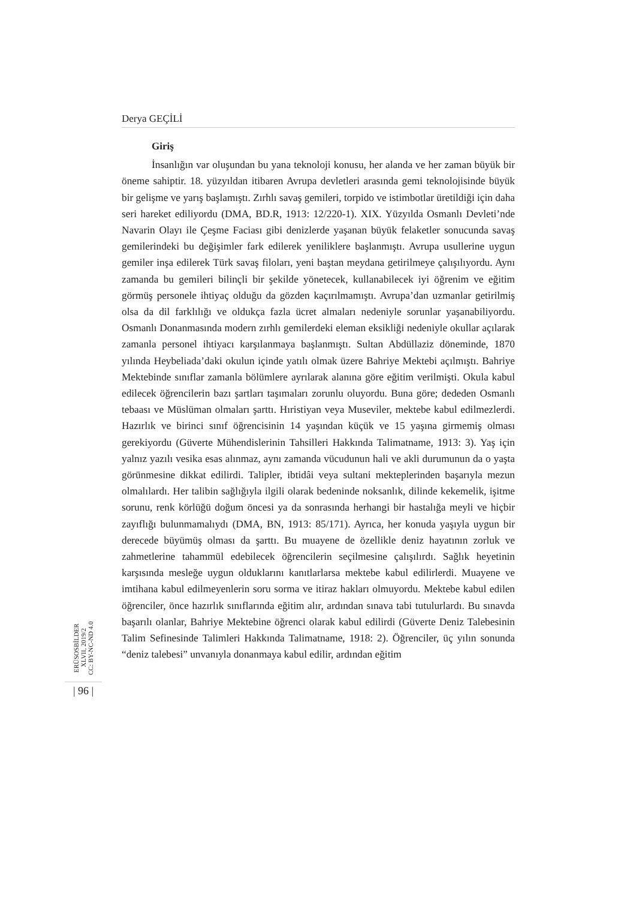Derya GEÇİLİ
Giriş
İnsanlığın var oluşundan bu yana teknoloji konusu, her alanda ve her zaman büyük bir öneme sahiptir. 18. yüzyıldan itibaren Avrupa devletleri arasında gemi teknolojisinde büyük bir gelişme ve yarış başlamıştı. Zırhlı savaş gemileri, torpido ve istimbotlar üretildiği için daha seri hareket ediliyordu (DMA, BD.R, 1913: 12/220-1). XIX. Yüzyılda Osmanlı Devleti’nde Navarin Olayı ile Çeşme Faciası gibi denizlerde yaşanan büyük felaketler sonucunda savaş gemilerindeki bu değişimler fark edilerek yeniliklere başlanmıştı. Avrupa usullerine uygun gemiler inşa edilerek Türk savaş filoları, yeni baştan meydana getirilmeye çalışılıyordu. Aynı zamanda bu gemileri bilinçli bir şekilde yönetecek, kullanabilecek iyi öğrenim ve eğitim görmüş personele ihtiyaç olduğu da gözden kaçırılmamıştı. Avrupa’dan uzmanlar getirilmiş olsa da dil farklılığı ve oldukça fazla ücret almaları nedeniyle sorunlar yaşanabiliyordu. Osmanlı Donanmasında modern zırhlı gemilerdeki eleman eksikliği nedeniyle okullar açılarak zamanla personel ihtiyacı karşılanmaya başlanmıştı. Sultan Abdüllaziz döneminde, 1870 yılında Heybeliada’daki okulun içinde yatılı olmak üzere Bahriye Mektebi açılmıştı. Bahriye Mektebinde sınıflar zamanla bölümlere ayrılarak alanına göre eğitim verilmişti. Okula kabul edilecek öğrencilerin bazı şartları taşımaları zorunlu oluyordu. Buna göre; dededen Osmanlı tebaası ve Müslüman olmaları şarttı. Hıristiyan veya Museviler, mektebe kabul edilmezlerdi. Hazırlık ve birinci sınıf öğrencisinin 14 yaşından küçük ve 15 yaşına girmemiş olması gerekiyordu (Güverte Mühendislerinin Tahsilleri Hakkında Talimatname, 1913: 3). Yaş için yalnız yazılı vesika esas alınmaz, aynı zamanda vücudunun hali ve akli durumunun da o yaşta görünmesine dikkat edilirdi. Talipler, ibtidâi veya sultani mekteplerinden başarıyla mezun olmalılardı. Her talibin sağlığıyla ilgili olarak bedeninde noksanlık, dilinde kekemelik, işitme sorunu, renk körlüğü doğum öncesi ya da sonrasında herhangi bir hastalığa meyli ve hiçbir zayıflığı bulunmamalıydı (DMA, BN, 1913: 85/171). Ayrıca, her konuda yaşıyla uygun bir derecede büyümüş olması da şarttı. Bu muayene de özellikle deniz hayatının zorluk ve zahmetlerine tahammül edebilecek öğrencilerin seçilmesine çalışılırdı. Sağlık heyetinin karşısında mesleğe uygun olduklarını kanıtlarlarsa mektebe kabul edilirlerdi. Muayene ve imtihana kabul edilmeyenlerin soru sorma ve itiraz hakları olmuyordu. Mektebe kabul edilen öğrenciler, önce hazırlık sınıflarında eğitim alır, ardından sınava tabi tutulurlardı. Bu sınavda başarılı olanlar, Bahriye Mektebine öğrenci olarak kabul edilirdi (Güverte Deniz Talebesinin Talim Sefinesinde Talimleri Hakkında Talimatname, 1918: 2). Öğrenciler, üç yılın sonunda “deniz talebesi” unvanıyla donanmaya kabul edilir, ardından eğitim
ERÜSOSBİLDER
XLVII, 2019/2
CC: BY-NC-ND 4.0
| 96 |